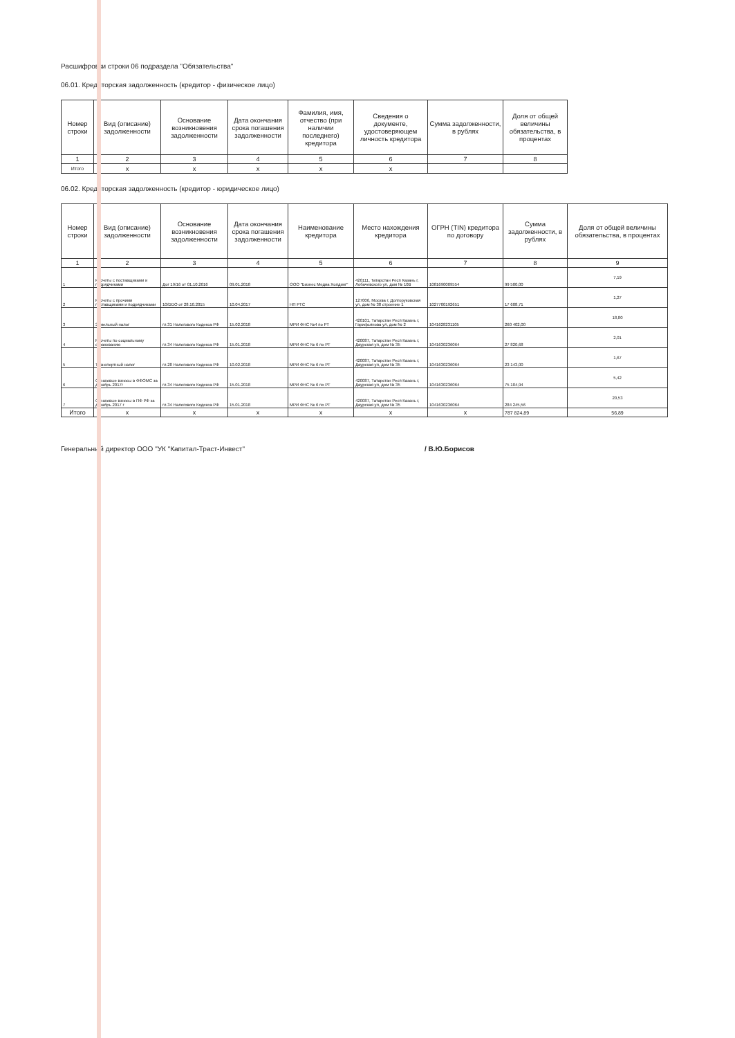Расшифровки строки 06 подраздела "Обязательства"
06.01. Кредиторская задолженность (кредитор - физическое лицо)
| Номер строки | Вид (описание) задолженности | Основание возникновения задолженности | Дата окончания срока погашения задолженности | Фамилия, имя, отчество (при наличии последнего) кредитора | Сведения о документе, удостоверяющем личность кредитора | Сумма задолженности, в рублях | Доля от общей величины обязательства, в процентах |
| --- | --- | --- | --- | --- | --- | --- | --- |
| 1 | 2 | 3 | 4 | 5 | 6 | 7 | 8 |
| Итого | x | x | x | x | x | | |
06.02. Кредиторская задолженность (кредитор - юридическое лицо)
| Номер строки | Вид (описание) задолженности | Основание возникновения задолженности | Дата окончания срока погашения задолженности | Наименование кредитора | Место нахождения кредитора | ОГРН (TIN) кредитора по договору | Сумма задолженности, в рублях | Доля от общей величины обязательства, в процентах |
| --- | --- | --- | --- | --- | --- | --- | --- | --- |
| 1 | 2 | 3 | 4 | 5 | 6 | 7 | 8 | 9 |
| 1 | Расчеты с поставщиками и подрядчиками | Дог 19/16 от 01.10.2016 | 09.01.2018 | ООО "Бизнес Медиа Холдинг" | 420111, Татарстан Респ Казань г, Лобачевского ул, дом № 10В | 1081690009554 | 99 500,00 | 7,19 |
| 2 | Расчеты с прочими поставщиками и подрядчиками | 10/DDO от 28.10.2015 | 10.04.2017 | НП РТС | 127006, Москва г, Долгоруковская ул, дом № 38 строение 1 | 1027700192651 | 17 608,71 | 1,27 |
| 3 | Земельный налог | гл.31 Налогового Кодекса РФ | 15.02.2018 | МРИ ФНС №4 по РТ | 420101, Татарстан Респ Казань г, Гарифьянова ул, дом № 2 | 1041628231105 | 260 402,00 | 18,80 |
| 4 | Расчеты по социальному страхованию | гл.34 Налогового Кодекса РФ | 15.01.2018 | МРИ ФНС № 6 по РТ | 420087, Татарстан Респ Казань г, Даурская ул, дом № 35 | 1041630236064 | 27 820,68 | 2,01 |
| 5 | Транспортный налог | гл.28 Налогового Кодекса РФ | 10.02.2018 | МРИ ФНС № 6 по РТ | 420087, Татарстан Респ Казань г, Даурская ул, дом № 35 | 1041630236064 | 23 143,00 | 1,67 |
| 6 | Страховые взносы в ФФОМС за декабрь 2017г | гл.34 Налогового Кодекса РФ | 15.01.2018 | МРИ ФНС № 6 по РТ | 420087, Татарстан Респ Казань г, Даурская ул, дом № 35 | 1041630236064 | 75 104,94 | 5,42 |
| 7 | Страховые взносы в ПФ РФ за декабрь 2017 г | гл.34 Налогового Кодекса РФ | 15.01.2018 | МРИ ФНС № 6 по РТ | 420087, Татарстан Респ Казань г, Даурская ул, дом № 35 | 1041630236064 | 284 245,56 | 20,53 |
| Итого | x | x | x | x | x | x | 787 824,89 | 56,89 |
Генеральный директор ООО "УК "Капитал-Траст-Инвест" / В.Ю.Борисов